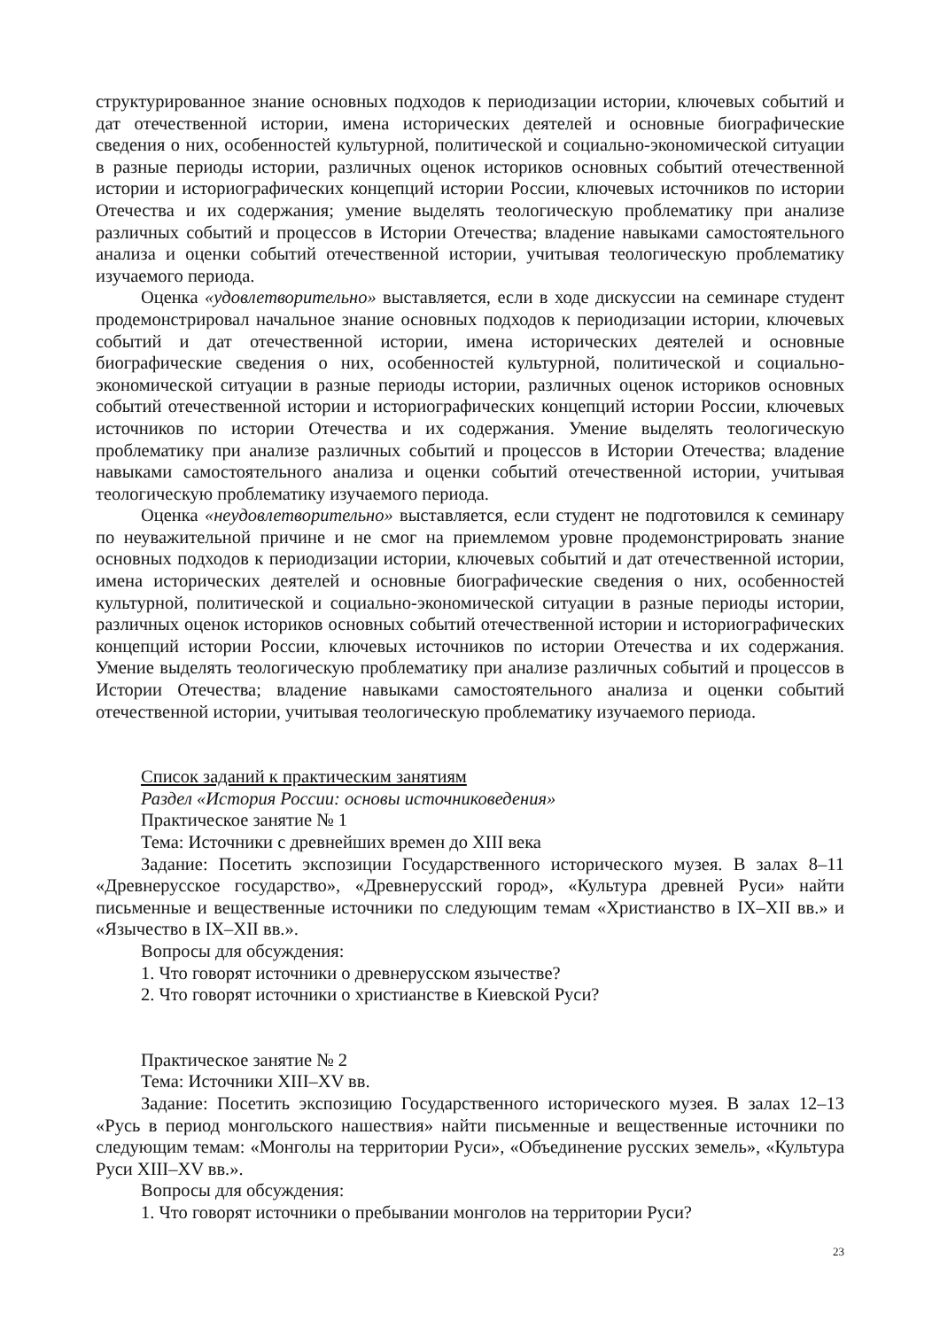структурированное знание основных подходов к периодизации истории, ключевых событий и дат отечественной истории, имена исторических деятелей и основные биографические сведения о них, особенностей культурной, политической и социально-экономической ситуации в разные периоды истории, различных оценок историков основных событий отечественной истории и историографических концепций истории России, ключевых источников по истории Отечества и их содержания; умение выделять теологическую проблематику при анализе различных событий и процессов в Истории Отечества; владение навыками самостоятельного анализа и оценки событий отечественной истории, учитывая теологическую проблематику изучаемого периода.
Оценка «удовлетворительно» выставляется, если в ходе дискуссии на семинаре студент продемонстрировал начальное знание основных подходов к периодизации истории, ключевых событий и дат отечественной истории, имена исторических деятелей и основные биографические сведения о них, особенностей культурной, политической и социально-экономической ситуации в разные периоды истории, различных оценок историков основных событий отечественной истории и историографических концепций истории России, ключевых источников по истории Отечества и их содержания. Умение выделять теологическую проблематику при анализе различных событий и процессов в Истории Отечества; владение навыками самостоятельного анализа и оценки событий отечественной истории, учитывая теологическую проблематику изучаемого периода.
Оценка «неудовлетворительно» выставляется, если студент не подготовился к семинару по неуважительной причине и не смог на приемлемом уровне продемонстрировать знание основных подходов к периодизации истории, ключевых событий и дат отечественной истории, имена исторических деятелей и основные биографические сведения о них, особенностей культурной, политической и социально-экономической ситуации в разные периоды истории, различных оценок историков основных событий отечественной истории и историографических концепций истории России, ключевых источников по истории Отечества и их содержания. Умение выделять теологическую проблематику при анализе различных событий и процессов в Истории Отечества; владение навыками самостоятельного анализа и оценки событий отечественной истории, учитывая теологическую проблематику изучаемого периода.
Список заданий к практическим занятиям
Раздел «История России: основы источниковедения»
Практическое занятие № 1
Тема: Источники с древнейших времен до XIII века
Задание: Посетить экспозиции Государственного исторического музея. В залах 8–11 «Древнерусское государство», «Древнерусский город», «Культура древней Руси» найти письменные и вещественные источники по следующим темам «Христианство в IX–XII вв.» и «Язычество в IX–XII вв.».
Вопросы для обсуждения:
1. Что говорят источники о древнерусском язычестве?
2. Что говорят источники о христианстве в Киевской Руси?
Практическое занятие № 2
Тема: Источники XIII–XV вв.
Задание: Посетить экспозицию Государственного исторического музея. В залах 12–13 «Русь в период монгольского нашествия» найти письменные и вещественные источники по следующим темам: «Монголы на территории Руси», «Объединение русских земель», «Культура Руси XIII–XV вв.».
Вопросы для обсуждения:
1. Что говорят источники о пребывании монголов на территории Руси?
23